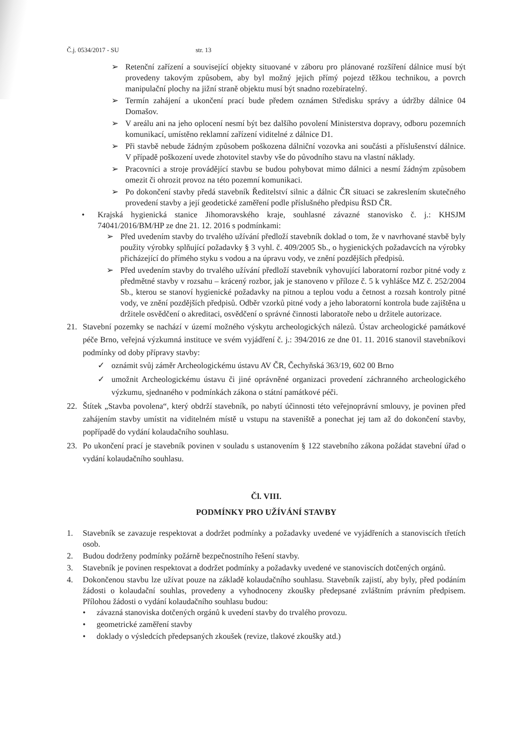Č.j. 0534/2017 - SU str. 13
➢ Retenční zařízení a související objekty situované v záboru pro plánované rozšíření dálnice musí být provedeny takovým způsobem, aby byl možný jejich přímý pojezd těžkou technikou, a povrch manipulační plochy na jižní straně objektu musí být snadno rozebíratelný.
➢ Termín zahájení a ukončení prací bude předem oznámen Středisku správy a údržby dálnice 04 Domašov.
➢ V areálu ani na jeho oplocení nesmí být bez dalšího povolení Ministerstva dopravy, odboru pozemních komunikací, umístěno reklamní zařízení viditelné z dálnice D1.
➢ Při stavbě nebude žádným způsobem poškozena dálniční vozovka ani součásti a příslušenství dálnice. V případě poškození uvede zhotovitel stavby vše do původního stavu na vlastní náklady.
➢ Pracovníci a stroje provádějící stavbu se budou pohybovat mimo dálnici a nesmí žádným způsobem omezit či ohrozit provoz na této pozemní komunikaci.
➢ Po dokončení stavby předá stavebník Ředitelství silnic a dálnic ČR situaci se zakreslením skutečného provedení stavby a její geodetické zaměření podle příslušného předpisu ŘSD ČR.
• Krajská hygienická stanice Jihomoravského kraje, souhlasné závazné stanovisko č. j.: KHSJM 74041/2016/BM/HP ze dne 21. 12. 2016 s podmínkami:
➢ Před uvedením stavby do trvalého užívání předloží stavebník doklad o tom, že v navrhované stavbě byly použity výrobky splňující požadavky § 3 vyhl. č. 409/2005 Sb., o hygienických požadavcích na výrobky přicházející do přímého styku s vodou a na úpravu vody, ve znění pozdějších předpisů.
➢ Před uvedením stavby do trvalého užívání předloží stavebník vyhovující laboratorní rozbor pitné vody z předmětné stavby v rozsahu – krácený rozbor, jak je stanoveno v příloze č. 5 k vyhlášce MZ č. 252/2004 Sb., kterou se stanoví hygienické požadavky na pitnou a teplou vodu a četnost a rozsah kontroly pitné vody, ve znění pozdějších předpisů. Odběr vzorků pitné vody a jeho laboratorní kontrola bude zajištěna u držitele osvědčení o akreditaci, osvědčení o správné činnosti laboratoře nebo u držitele autorizace.
21. Stavební pozemky se nachází v území možného výskytu archeologických nálezů. Ústav archeologické památkové péče Brno, veřejná výzkumná instituce ve svém vyjádření č. j.: 394/2016 ze dne 01. 11. 2016 stanovil stavebníkovi podmínky od doby přípravy stavby:
✓ oznámit svůj záměr Archeologickému ústavu AV ČR, Čechyňská 363/19, 602 00 Brno
✓ umožnit Archeologickému ústavu či jiné oprávněné organizaci provedení záchranného archeologického výzkumu, sjednaného v podmínkách zákona o státní památkové péči.
22. Štítek „Stavba povolena“, který obdrží stavebník, po nabytí účinnosti této veřejnoprávní smlouvy, je povinen před zahájením stavby umístit na viditelném místě u vstupu na staveniště a ponechat jej tam až do dokončení stavby, popřípadě do vydání kolaudačního souhlasu.
23. Po ukončení prací je stavebník povinen v souladu s ustanovením § 122 stavebního zákona požádat stavební úřad o vydání kolaudačního souhlasu.
Čl. VIII.
PODMÍNKY PRO UŽÍVÁNÍ STAVBY
1. Stavebník se zavazuje respektovat a dodržet podmínky a požadavky uvedené ve vyjádřeních a stanoviscích třetích osob.
2. Budou dodrženy podmínky požárně bezpečnostního řešení stavby.
3. Stavebník je povinen respektovat a dodržet podmínky a požadavky uvedené ve stanoviscích dotčených orgánů.
4. Dokončenou stavbu lze užívat pouze na základě kolaudačního souhlasu. Stavebník zajistí, aby byly, před podáním žádosti o kolaudační souhlas, provedeny a vyhodnoceny zkoušky předepsané zvláštním právním předpisem. Přílohou žádosti o vydání kolaudačního souhlasu budou:
• závazná stanoviska dotčených orgánů k uvedení stavby do trvalého provozu.
• geometrické zaměření stavby
• doklady o výsledcích předepsaných zkoušek (revize, tlakové zkoušky atd.)